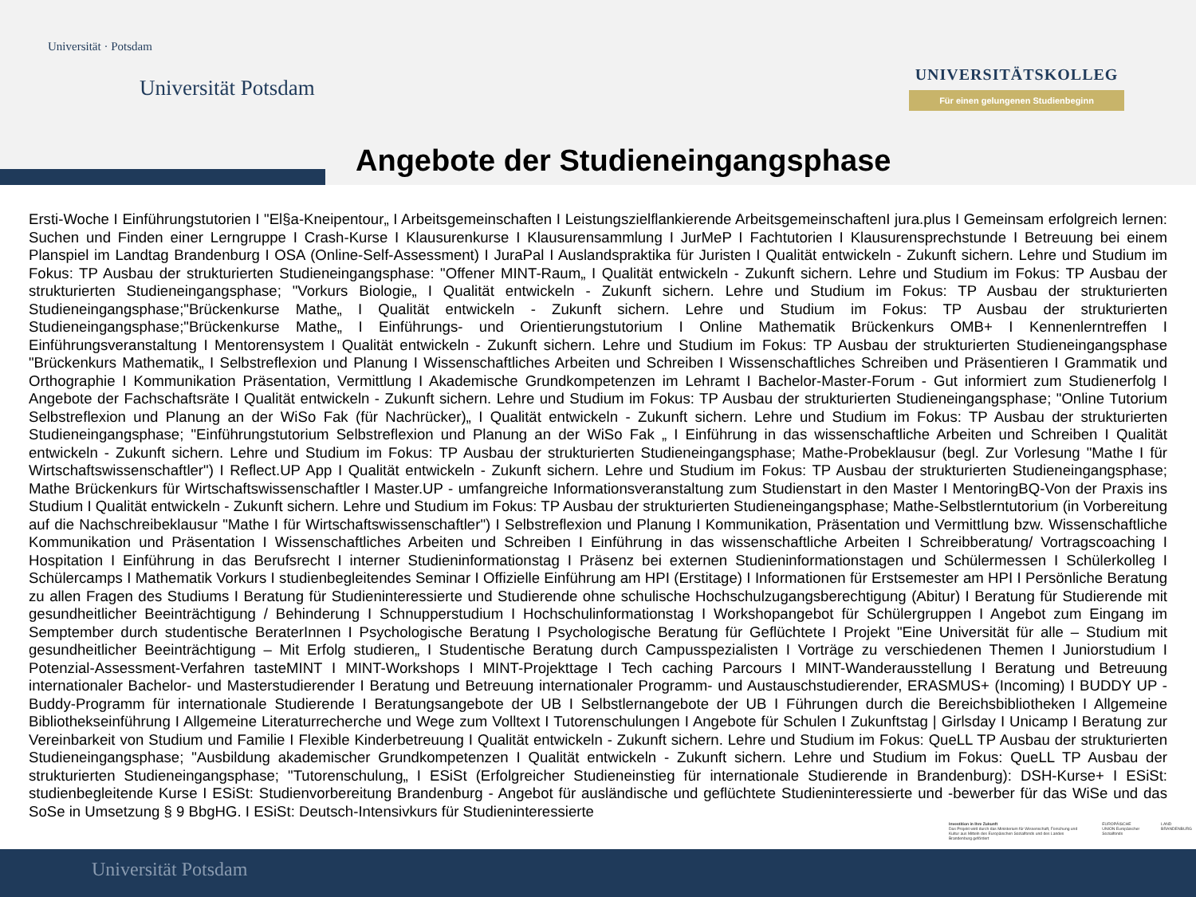Universität · Potsdam
Universität Potsdam
UNIVERSITÄTSKOLLEG
Für einen gelungenen Studienbeginn
Angebote der Studieneingangsphase
Ersti-Woche I Einführungstutorien I "El§a-Kneipentour„ I Arbeitsgemeinschaften I Leistungszielflankierende ArbeitsgemeinschaftenI jura.plus I Gemeinsam erfolgreich lernen: Suchen und Finden einer Lerngruppe I Crash-Kurse I Klausurenkurse I Klausurensammlung I JurMeP I Fachtutorien I Klausurensprechstunde I Betreuung bei einem Planspiel im Landtag Brandenburg I OSA (Online-Self-Assessment) I JuraPal I Auslandspraktika für Juristen I Qualität entwickeln - Zukunft sichern. Lehre und Studium im Fokus: TP Ausbau der strukturierten Studieneingangsphase: "Offener MINT-Raum„ I Qualität entwickeln - Zukunft sichern. Lehre und Studium im Fokus: TP Ausbau der strukturierten Studieneingangsphase; "Vorkurs Biologie„ I Qualität entwickeln - Zukunft sichern. Lehre und Studium im Fokus: TP Ausbau der strukturierten Studieneingangsphase;"Brückenkurse Mathe„ I Qualität entwickeln - Zukunft sichern. Lehre und Studium im Fokus: TP Ausbau der strukturierten Studieneingangsphase;"Brückenkurse Mathe„ I Einführungs- und Orientierungstutorium I Online Mathematik Brückenkurs OMB+ I Kennenlerntreffen I Einführungsveranstaltung I Mentorensystem I Qualität entwickeln - Zukunft sichern. Lehre und Studium im Fokus: TP Ausbau der strukturierten Studieneingangsphase "Brückenkurs Mathematik„ I Selbstreflexion und Planung I Wissenschaftliches Arbeiten und Schreiben I Wissenschaftliches Schreiben und Präsentieren I Grammatik und Orthographie I Kommunikation Präsentation, Vermittlung I Akademische Grundkompetenzen im Lehramt I Bachelor-Master-Forum - Gut informiert zum Studienerfolg I Angebote der Fachschaftsräte I Qualität entwickeln - Zukunft sichern. Lehre und Studium im Fokus: TP Ausbau der strukturierten Studieneingangsphase; "Online Tutorium Selbstreflexion und Planung an der WiSo Fak (für Nachrücker)„ I Qualität entwickeln - Zukunft sichern. Lehre und Studium im Fokus: TP Ausbau der strukturierten Studieneingangsphase; "Einführungstutorium Selbstreflexion und Planung an der WiSo Fak „ I Einführung in das wissenschaftliche Arbeiten und Schreiben I Qualität entwickeln - Zukunft sichern. Lehre und Studium im Fokus: TP Ausbau der strukturierten Studieneingangsphase; Mathe-Probeklausur (begl. Zur Vorlesung "Mathe I für Wirtschaftswissenschaftler") I Reflect.UP App I Qualität entwickeln - Zukunft sichern. Lehre und Studium im Fokus: TP Ausbau der strukturierten Studieneingangsphase; Mathe Brückenkurs für Wirtschaftswissenschaftler I Master.UP - umfangreiche Informationsveranstaltung zum Studienstart in den Master I MentoringBQ-Von der Praxis ins Studium I Qualität entwickeln - Zukunft sichern. Lehre und Studium im Fokus: TP Ausbau der strukturierten Studieneingangsphase; Mathe-Selbstlerntutorium (in Vorbereitung auf die Nachschreibeklausur "Mathe I für Wirtschaftswissenschaftler") I Selbstreflexion und Planung I Kommunikation, Präsentation und Vermittlung bzw. Wissenschaftliche Kommunikation und Präsentation I Wissenschaftliches Arbeiten und Schreiben I Einführung in das wissenschaftliche Arbeiten I Schreibberatung/ Vortragscoaching I Hospitation I Einführung in das Berufsrecht I interner Studieninformationstag I Präsenz bei externen Studieninformationstagen und Schülermessen I Schülerkolleg I Schülercamps I Mathematik Vorkurs I studienbegleitendes Seminar I Offizielle Einführung am HPI (Erstitage) I Informationen für Erstsemester am HPI I Persönliche Beratung zu allen Fragen des Studiums I Beratung für Studieninteressierte und Studierende ohne schulische Hochschulzugangsberechtigung (Abitur) I Beratung für Studierende mit gesundheitlicher Beeinträchtigung / Behinderung I Schnupperstudium I Hochschulinformationstag I Workshopangebot für Schülergruppen I Angebot zum Eingang im Semptember durch studentische BeraterInnen I Psychologische Beratung I Psychologische Beratung für Geflüchtete I Projekt "Eine Universität für alle – Studium mit gesundheitlicher Beeinträchtigung – Mit Erfolg studieren„ I Studentische Beratung durch Campusspezialisten I Vorträge zu verschiedenen Themen I Juniorstudium I Potenzial-Assessment-Verfahren tasteMINT I MINT-Workshops I MINT-Projekttage I Tech caching Parcours I MINT-Wanderausstellung I Beratung und Betreuung internationaler Bachelor- und Masterstudierender I Beratung und Betreuung internationaler Programm- und Austauschstudierender, ERASMUS+ (Incoming) I BUDDY UP - Buddy-Programm für internationale Studierende I Beratungsangebote der UB I Selbstlernangebote der UB I Führungen durch die Bereichsbibliotheken I Allgemeine Bibliothekseinführung I Allgemeine Literaturrecherche und Wege zum Volltext I Tutorenschulungen I Angebote für Schulen I Zukunftstag | Girlsday I Unicamp I Beratung zur Vereinbarkeit von Studium und Familie I Flexible Kinderbetreuung I Qualität entwickeln - Zukunft sichern. Lehre und Studium im Fokus: QueLL TP Ausbau der strukturierten Studieneingangsphase; "Ausbildung akademischer Grundkompetenzen I Qualität entwickeln - Zukunft sichern. Lehre und Studium im Fokus: QueLL TP Ausbau der strukturierten Studieneingangsphase; "Tutorenschulung„ I ESiSt (Erfolgreicher Studieneinstieg für internationale Studierende in Brandenburg): DSH-Kurse+ I ESiSt: studienbegleitende Kurse I ESiSt: Studienvorbereitung Brandenburg - Angebot für ausländische und geflüchtete Studieninteressierte und -bewerber für das WiSe und das SoSe in Umsetzung § 9 BbgHG. I ESiSt: Deutsch-Intensivkurs für Studieninteressierte
Investition in Ihre Zukunft
Das Projekt wird durch das Ministerium für Wissenschaft, Forschung und Kultur aus Mitteln des Europäischen Sozialfonds und des Landes Brandenburg gefördert
EUROPÄISCHE UNION Europäischer Sozialfonds
LAND BRANDENBURG
Universität Potsdam